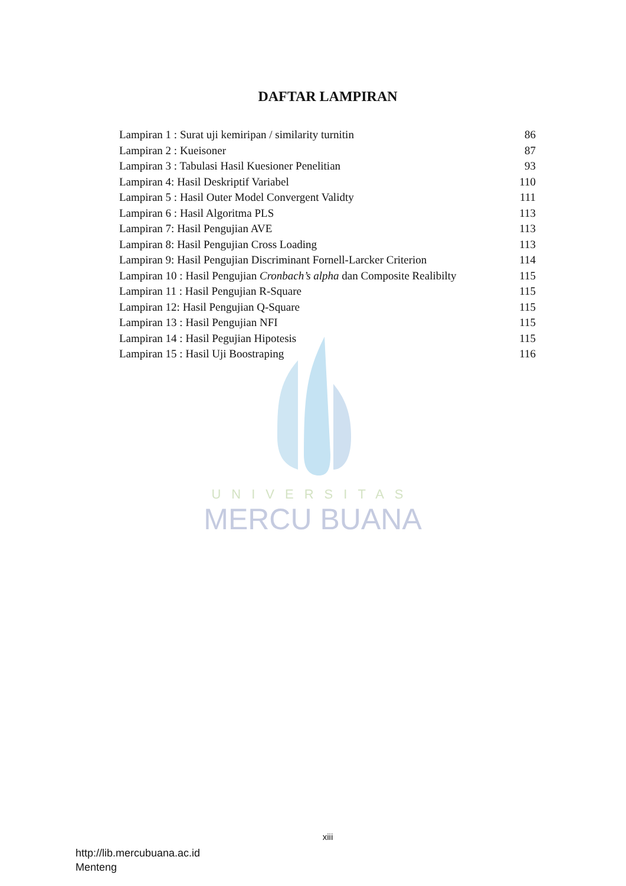DAFTAR LAMPIRAN
Lampiran 1 : Surat uji kemiripan / similarity turnitin 86
Lampiran 2 : Kueisoner 87
Lampiran 3 : Tabulasi Hasil Kuesioner Penelitian 93
Lampiran 4: Hasil Deskriptif Variabel 110
Lampiran 5 : Hasil Outer Model Convergent Validty 111
Lampiran 6 : Hasil Algoritma PLS 113
Lampiran 7: Hasil Pengujian AVE 113
Lampiran 8: Hasil Pengujian Cross Loading 113
Lampiran 9: Hasil Pengujian Discriminant Fornell-Larcker Criterion 114
Lampiran 10 : Hasil Pengujian Cronbach’s alpha dan Composite Realibilty 115
Lampiran 11 : Hasil Pengujian R-Square 115
Lampiran 12: Hasil Pengujian Q-Square 115
Lampiran 13 : Hasil Pengujian NFI 115
Lampiran 14 : Hasil Pegujian Hipotesis 115
Lampiran 15 : Hasil Uji Boostraping 116
UNIVERSITAS
MERCU BUANA
xiii
http://lib.mercubuana.ac.id
Menteng